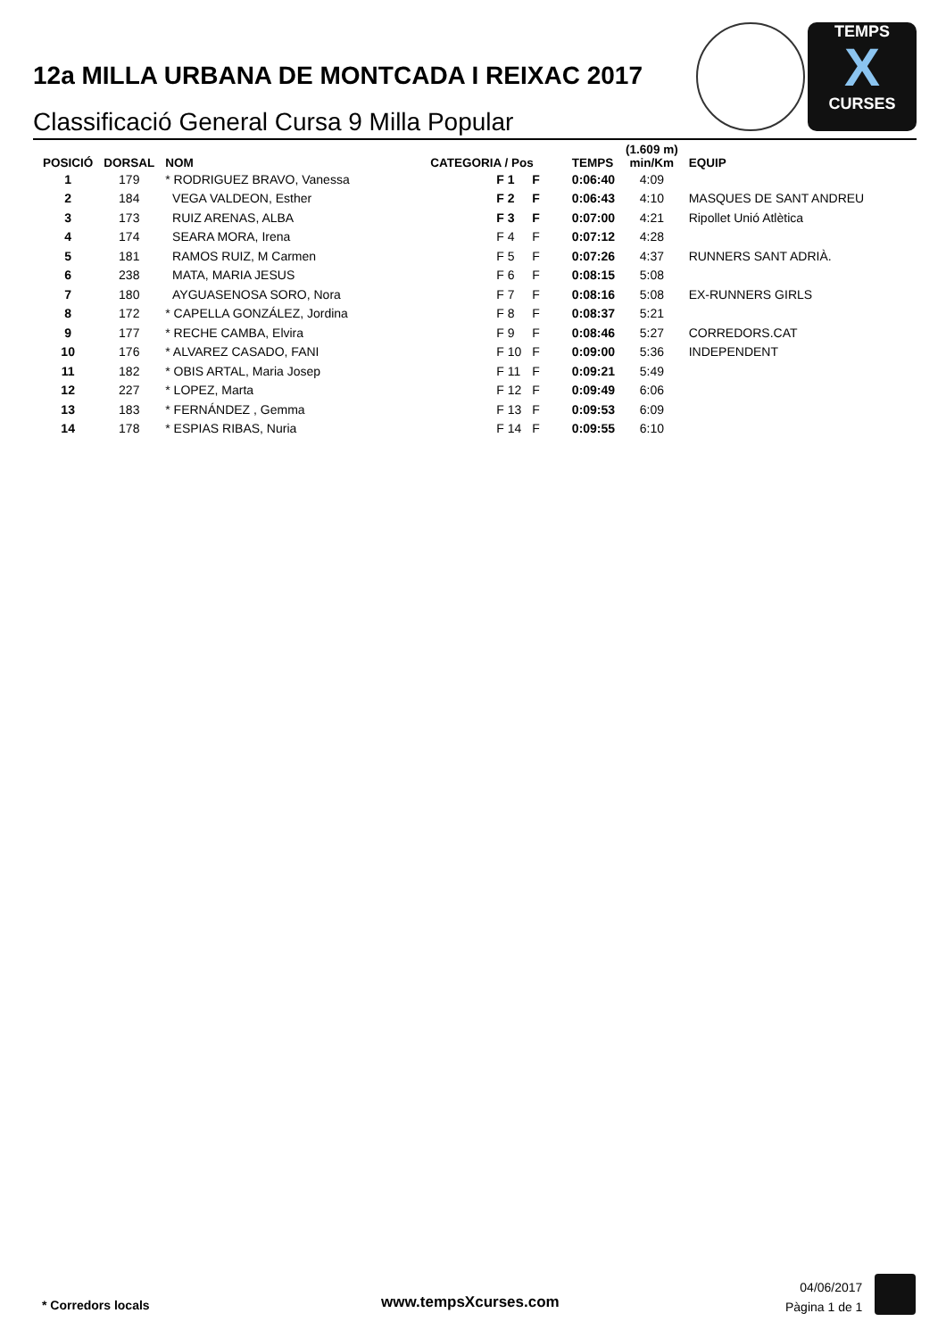12a MILLA URBANA DE MONTCADA I REIXAC 2017
Classificació General Cursa 9 Milla Popular
TEMPS
X
CURSES
| POSICIÓ | DORSAL | NOM | CATEGORIA / Pos | | TEMPS | (1.609 m) min/Km | EQUIP |
| --- | --- | --- | --- | --- | --- | --- | --- |
| 1 | 179 | * RODRIGUEZ BRAVO, Vanessa | F 1 | F | 0:06:40 | 4:09 | |
| 2 | 184 | VEGA VALDEON, Esther | F 2 | F | 0:06:43 | 4:10 | MASQUES DE SANT ANDREU |
| 3 | 173 | RUIZ ARENAS, ALBA | F 3 | F | 0:07:00 | 4:21 | Ripollet Unió Atlètica |
| 4 | 174 | SEARA MORA, Irena | F 4 | F | 0:07:12 | 4:28 | |
| 5 | 181 | RAMOS RUIZ, M Carmen | F 5 | F | 0:07:26 | 4:37 | RUNNERS SANT ADRIÀ. |
| 6 | 238 | MATA, MARIA JESUS | F 6 | F | 0:08:15 | 5:08 | |
| 7 | 180 | AYGUASENOSA SORO, Nora | F 7 | F | 0:08:16 | 5:08 | EX-RUNNERS GIRLS |
| 8 | 172 | * CAPELLA GONZÁLEZ, Jordina | F 8 | F | 0:08:37 | 5:21 | |
| 9 | 177 | * RECHE CAMBA, Elvira | F 9 | F | 0:08:46 | 5:27 | CORREDORS.CAT |
| 10 | 176 | * ALVAREZ CASADO, FANI | F 10 | F | 0:09:00 | 5:36 | INDEPENDENT |
| 11 | 182 | * OBIS ARTAL, Maria Josep | F 11 | F | 0:09:21 | 5:49 | |
| 12 | 227 | * LOPEZ, Marta | F 12 | F | 0:09:49 | 6:06 | |
| 13 | 183 | * FERNÁNDEZ , Gemma | F 13 | F | 0:09:53 | 6:09 | |
| 14 | 178 | * ESPIAS RIBAS, Nuria | F 14 | F | 0:09:55 | 6:10 | |
* Corredors locals www.tempsXcurses.com
04/06/2017
Pàgina 1 de 1